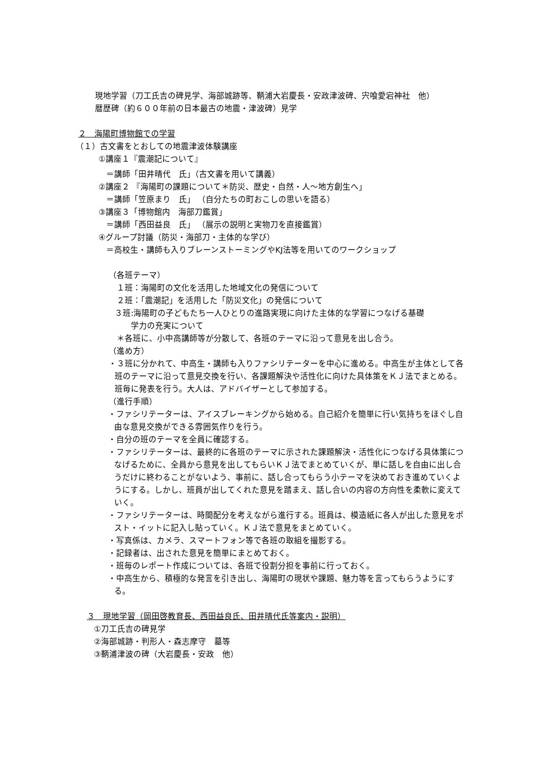現地学習（刀工氏吉の碑見学、海部城跡等、鞆浦大岩慶長・安政津波碑、宍喰愛宕神社　他）
暦歴碑（約６００年前の日本最古の地震・津波碑）見学
２　海陽町博物館での学習
（１）古文書をとおしての地震津波体験講座
①講座１『震潮記について』
＝講師「田井晴代　氏」（古文書を用いて講義）
②講座２ 『海陽町の課題について＊防災、歴史・自然・人～地方創生へ」
＝講師「笠原まり　氏」 （自分たちの町おこしの思いを語る）
③講座３「博物館内　海部刀鑑賞」
＝講師「西田益良　氏」 （展示の説明と実物刀を直接鑑賞）
④グループ討議（防災・海部刀・主体的な学び）
＝高校生・講師も入りブレーンストーミングやKJ法等を用いてのワークショップ
（各班テーマ）
　１班：海陽町の文化を活用した地域文化の発信について
　２班：「震潮記」を活用した「防災文化」の発信について
３班:海陽町の子どもたち一人ひとりの進路実現に向けた主体的な学習につなげる基礎
　　学力の充実について
　＊各班に、小中高講師等が分散して、各班のテーマに沿って意見を出し合う。
（進め方）
・３班に分かれて、中高生・講師も入りファシリテーターを中心に進める。中高生が主体として各班のテーマに沿って意見交換を行い、各課題解決や活性化に向けた具体策をＫＪ法でまとめる。班毎に発表を行う。大人は、アドバイザーとして参加する。
（進行手順）
・ファシリテーターは、アイスブレーキングから始める。自己紹介を簡単に行い気持ちをほぐし自由な意見交換ができる雰囲気作りを行う。
・自分の班のテーマを全員に確認する。
・ファシリテーターは、最終的に各班のテーマに示された課題解決・活性化につなげる具体策につなげるために、全員から意見を出してもらいＫＪ法でまとめていくが、単に話しを自由に出し合うだけに終わることがないよう、事前に、話し合ってもらう小テーマを決めておき進めていくようにする。しかし、班員が出してくれた意見を踏まえ、話し合いの内容の方向性を柔軟に変えていく。
・ファシリテーターは、時間配分を考えながら進行する。班員は、模造紙に各人が出した意見をポスト・イットに記入し貼っていく。ＫＪ法で意見をまとめていく。
・写真係は、カメラ、スマートフォン等で各班の取組を撮影する。
・記録者は、出された意見を簡単にまとめておく。
・班毎のレポート作成については、各班で役割分担を事前に行っておく。
・中高生から、積極的な発言を引き出し、海陽町の現状や課題、魅力等を言ってもらうようにする。
３　現地学習（岡田啓教育長、西田益良氏、田井晴代氏等案内・説明）
①刀工氏吉の碑見学
②海部城跡・判形人・森志摩守　墓等
③鞆浦津波の碑（大岩慶長・安政　他）